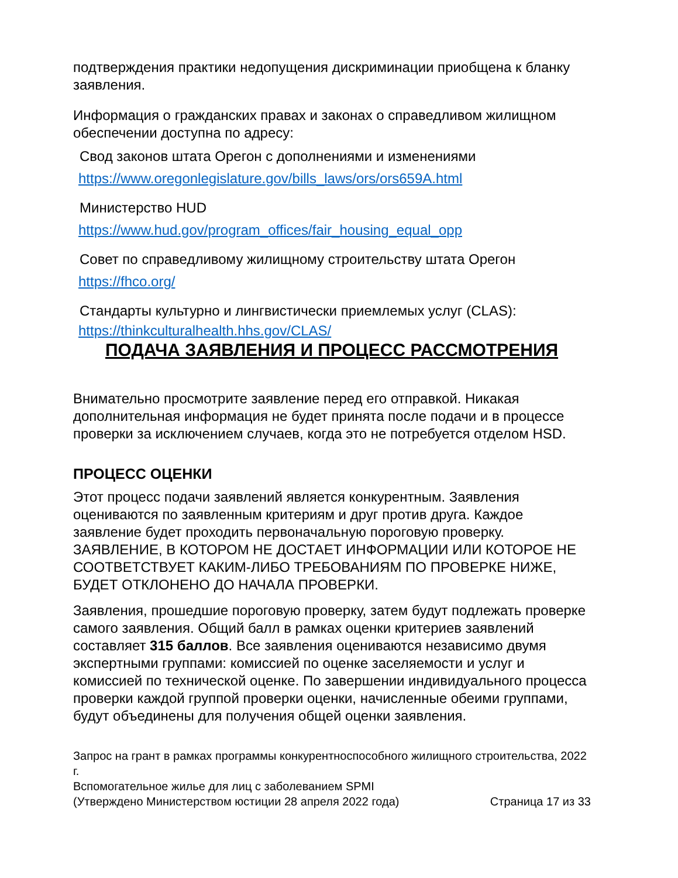подтверждения практики недопущения дискриминации приобщена к бланку заявления.
Информация о гражданских правах и законах о справедливом жилищном обеспечении доступна по адресу:
Свод законов штата Орегон с дополнениями и изменениями
https://www.oregonlegislature.gov/bills_laws/ors/ors659A.html
Министерство HUD
https://www.hud.gov/program_offices/fair_housing_equal_opp
Совет по справедливому жилищному строительству штата Орегон
https://fhco.org/
Стандарты культурно и лингвистически приемлемых услуг (CLAS):
https://thinkculturalhealth.hhs.gov/CLAS/
ПОДАЧА ЗАЯВЛЕНИЯ И ПРОЦЕСС РАССМОТРЕНИЯ
Внимательно просмотрите заявление перед его отправкой. Никакая дополнительная информация не будет принята после подачи и в процессе проверки за исключением случаев, когда это не потребуется отделом HSD.
ПРОЦЕСС ОЦЕНКИ
Этот процесс подачи заявлений является конкурентным. Заявления оцениваются по заявленным критериям и друг против друга. Каждое заявление будет проходить первоначальную пороговую проверку. ЗАЯВЛЕНИЕ, В КОТОРОМ НЕ ДОСТАЕТ ИНФОРМАЦИИ ИЛИ КОТОРОЕ НЕ СООТВЕТСТВУЕТ КАКИМ-ЛИБО ТРЕБОВАНИЯМ ПО ПРОВЕРКЕ НИЖЕ, БУДЕТ ОТКЛОНЕНО ДО НАЧАЛА ПРОВЕРКИ.
Заявления, прошедшие пороговую проверку, затем будут подлежать проверке самого заявления. Общий балл в рамках оценки критериев заявлений составляет 315 баллов. Все заявления оцениваются независимо двумя экспертными группами: комиссией по оценке заселяемости и услуг и комиссией по технической оценке. По завершении индивидуального процесса проверки каждой группой проверки оценки, начисленные обеими группами, будут объединены для получения общей оценки заявления.
Запрос на грант в рамках программы конкурентноспособного жилищного строительства, 2022 г.
Вспомогательное жилье для лиц с заболеванием SPMI
(Утверждено Министерством юстиции 28 апреля 2022 года) Страница 17 из 33